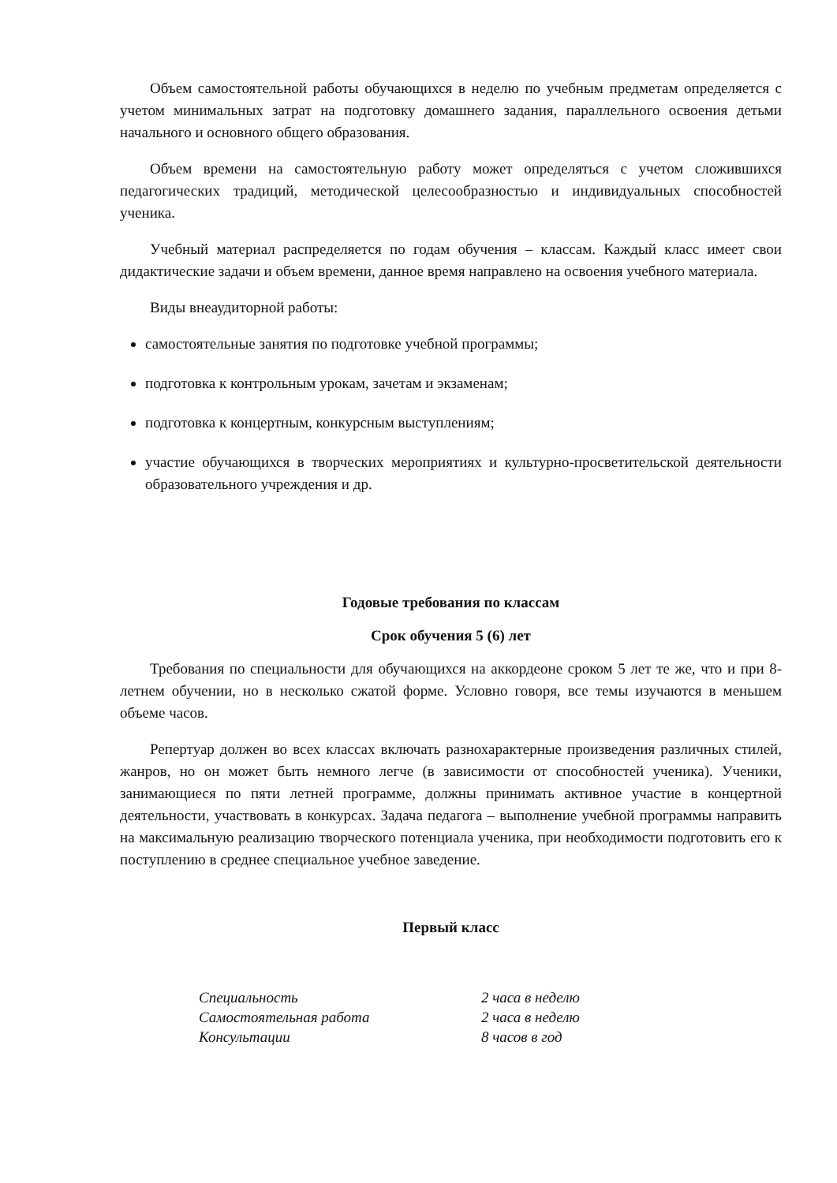Объем самостоятельной работы обучающихся в неделю по учебным предметам определяется с учетом минимальных затрат на подготовку домашнего задания, параллельного освоения детьми начального и основного общего образования.
Объем времени на самостоятельную работу может определяться с учетом сложившихся педагогических традиций, методической целесообразностью и индивидуальных способностей ученика.
Учебный материал распределяется по годам обучения – классам. Каждый класс имеет свои дидактические задачи и объем времени, данное время направлено на освоения учебного материала.
Виды внеаудиторной работы:
самостоятельные занятия по подготовке учебной программы;
подготовка к контрольным урокам, зачетам и экзаменам;
подготовка к концертным, конкурсным выступлениям;
участие обучающихся в творческих мероприятиях и культурно-просветительской деятельности образовательного учреждения и др.
Годовые требования по классам
Срок обучения 5 (6) лет
Требования по специальности для обучающихся на аккордеоне сроком 5 лет те же, что и при 8-летнем обучении, но в несколько сжатой форме. Условно говоря, все темы изучаются в меньшем объеме часов.
Репертуар должен во всех классах включать разнохарактерные произведения различных стилей, жанров, но он может быть немного легче (в зависимости от способностей ученика). Ученики, занимающиеся по пяти летней программе, должны принимать активное участие в концертной деятельности, участвовать в конкурсах. Задача педагога – выполнение учебной программы направить на максимальную реализацию творческого потенциала ученика, при необходимости подготовить его к поступлению в среднее специальное учебное заведение.
Первый класс
Специальность 2 часа в неделю
Самостоятельная работа 2 часа в неделю
Консультации 8 часов в год